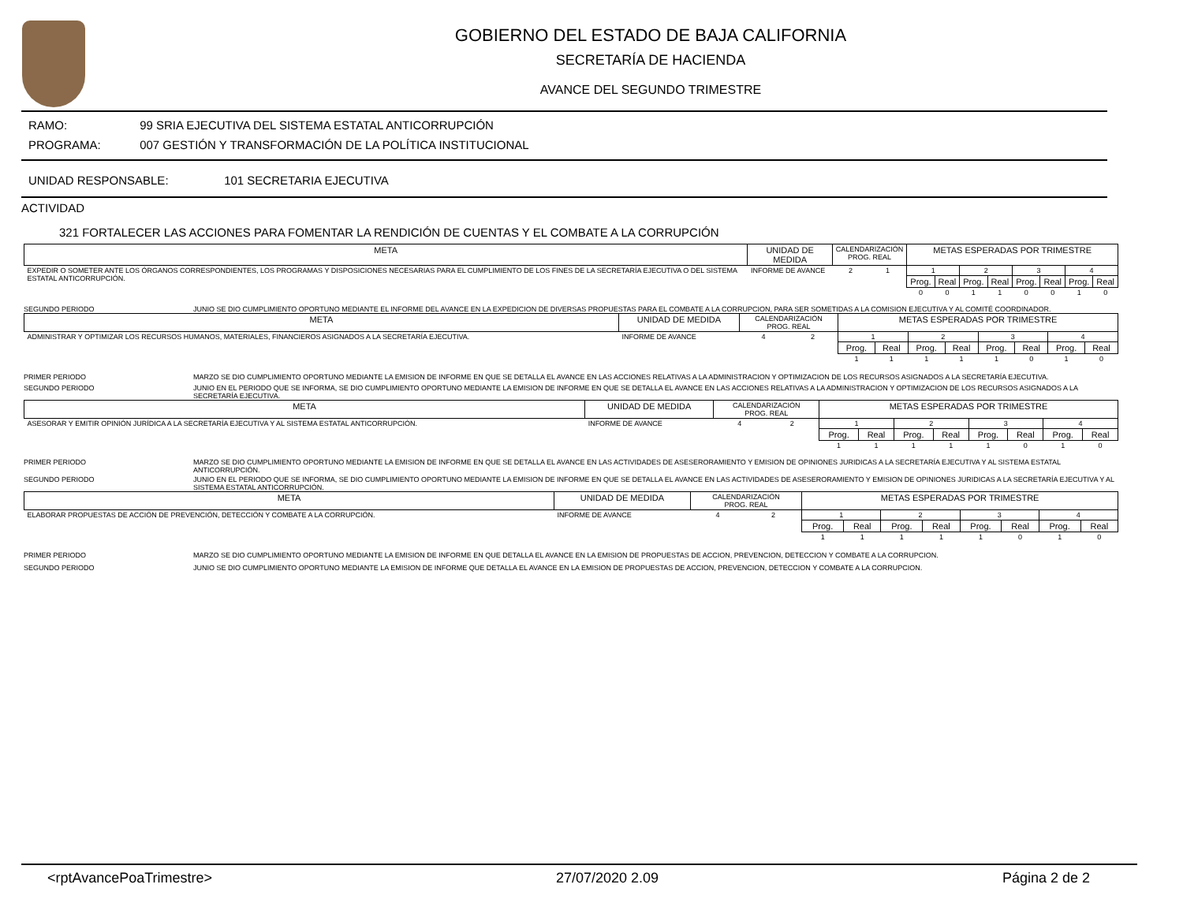GOBIERNO DEL ESTADO DE BAJA CALIFORNIA
SECRETARÍA DE HACIENDA
AVANCE DEL SEGUNDO TRIMESTRE
RAMO: 99 SRIA EJECUTIVA DEL SISTEMA ESTATAL ANTICORRUPCIÓN
PROGRAMA: 007 GESTIÓN Y TRANSFORMACIÓN DE LA POLÍTICA INSTITUCIONAL
UNIDAD RESPONSABLE: 101 SECRETARIA EJECUTIVA
ACTIVIDAD
321 FORTALECER LAS ACCIONES PARA FOMENTAR LA RENDICIÓN DE CUENTAS Y EL COMBATE A LA CORRUPCIÓN
| META | UNIDAD DE MEDIDA | CALENDARIZACIÓN PROG. REAL | | METAS ESPERADAS POR TRIMESTRE | | | | | | | |
| EXPEDIR O SOMETER ANTE LOS ÓRGANOS CORRESPONDIENTES, LOS PROGRAMAS Y DISPOSICIONES NECESARIAS PARA EL CUMPLIMIENTO DE LOS FINES DE LA SECRETARÍA EJECUTIVA O DEL SISTEMA ESTATAL ANTICORRUPCIÓN. | INFORME DE AVANCE | 2 | 1 | 1 | | 2 | | 3 | | 4 | |
| | | | | Prog. | Real | Prog. | Real | Prog. | Real | Prog. | Real |
| | | | | 0 | 0 | 1 | 1 | 0 | 0 | 1 | 0 |
SEGUNDO PERIODO JUNIO SE DIO CUMPLIMIENTO OPORTUNO MEDIANTE EL INFORME DEL AVANCE EN LA EXPEDICION DE DIVERSAS PROPUESTAS PARA EL COMBATE A LA CORRUPCION, PARA SER SOMETIDAS A LA COMISION EJECUTIVA Y AL COMITÉ COORDINADOR.
| META | UNIDAD DE MEDIDA | CALENDARIZACIÓN PROG. REAL | | METAS ESPERADAS POR TRIMESTRE | | | | | | | |
| ADMINISTRAR Y OPTIMIZAR LOS RECURSOS HUMANOS, MATERIALES, FINANCIEROS ASIGNADOS A LA SECRETARÍA EJECUTIVA. | INFORME DE AVANCE | 4 | 2 | 1 | | 2 | | 3 | | 4 | |
| | | | | Prog. | Real | Prog. | Real | Prog. | Real | Prog. | Real |
| | | | | 1 | 1 | 1 | 1 | 1 | 0 | 1 | 0 |
PRIMER PERIODO MARZO SE DIO CUMPLIMIENTO OPORTUNO MEDIANTE LA EMISION DE INFORME EN QUE SE DETALLA EL AVANCE EN LAS ACCIONES RELATIVAS A LA ADMINISTRACION Y OPTIMIZACION DE LOS RECURSOS ASIGNADOS A LA SECRETARÍA EJECUTIVA.
SEGUNDO PERIODO JUNIO EN EL PERIODO QUE SE INFORMA, SE DIO CUMPLIMIENTO OPORTUNO MEDIANTE LA EMISION DE INFORME EN QUE SE DETALLA EL AVANCE EN LAS ACCIONES RELATIVAS A LA ADMINISTRACION Y OPTIMIZACION DE LOS RECURSOS ASIGNADOS A LA SECRETARÍA EJECUTIVA.
| META | UNIDAD DE MEDIDA | CALENDARIZACIÓN PROG. REAL | | METAS ESPERADAS POR TRIMESTRE | | | | | | | |
| ASESORAR Y EMITIR OPINIÓN JURÍDICA A LA SECRETARÍA EJECUTIVA Y AL SISTEMA ESTATAL ANTICORRUPCIÓN. | INFORME DE AVANCE | 4 | 2 | 1 | | 2 | | 3 | | 4 | |
| | | | | Prog. | Real | Prog. | Real | Prog. | Real | Prog. | Real |
| | | | | 1 | 1 | 1 | 1 | 1 | 0 | 1 | 0 |
PRIMER PERIODO MARZO SE DIO CUMPLIMIENTO OPORTUNO MEDIANTE LA EMISION DE INFORME EN QUE SE DETALLA EL AVANCE EN LAS ACTIVIDADES DE ASESERORAMIENTO Y EMISION DE OPINIONES JURIDICAS A LA SECRETARÍA EJECUTIVA Y AL SISTEMA ESTATAL ANTICORRUPCIÓN.
SEGUNDO PERIODO JUNIO EN EL PERIODO QUE SE INFORMA, SE DIO CUMPLIMIENTO OPORTUNO MEDIANTE LA EMISION DE INFORME EN QUE SE DETALLA EL AVANCE EN LAS ACTIVIDADES DE ASESERORAMIENTO Y EMISION DE OPINIONES JURIDICAS A LA SECRETARÍA EJECUTIVA Y AL SISTEMA ESTATAL ANTICORRUPCIÓN.
| META | UNIDAD DE MEDIDA | CALENDARIZACIÓN PROG. REAL | | METAS ESPERADAS POR TRIMESTRE | | | | | | | |
| ELABORAR PROPUESTAS DE ACCIÓN DE PREVENCIÓN, DETECCIÓN Y COMBATE A LA CORRUPCIÓN. | INFORME DE AVANCE | 4 | 2 | 1 | | 2 | | 3 | | 4 | |
| | | | | Prog. | Real | Prog. | Real | Prog. | Real | Prog. | Real |
| | | | | 1 | 1 | 1 | 1 | 1 | 0 | 1 | 0 |
PRIMER PERIODO MARZO SE DIO CUMPLIMIENTO OPORTUNO MEDIANTE LA EMISION DE INFORME EN QUE DETALLA EL AVANCE EN LA EMISION DE PROPUESTAS DE ACCION, PREVENCION, DETECCION Y COMBATE A LA CORRUPCION.
SEGUNDO PERIODO JUNIO SE DIO CUMPLIMIENTO OPORTUNO MEDIANTE LA EMISION DE INFORME QUE DETALLA EL AVANCE EN LA EMISION DE PROPUESTAS DE ACCION, PREVENCION, DETECCION Y COMBATE A LA CORRUPCION.
<rptAvancePoaTrimestre> 27/07/2020 2.09 Página 2 de 2